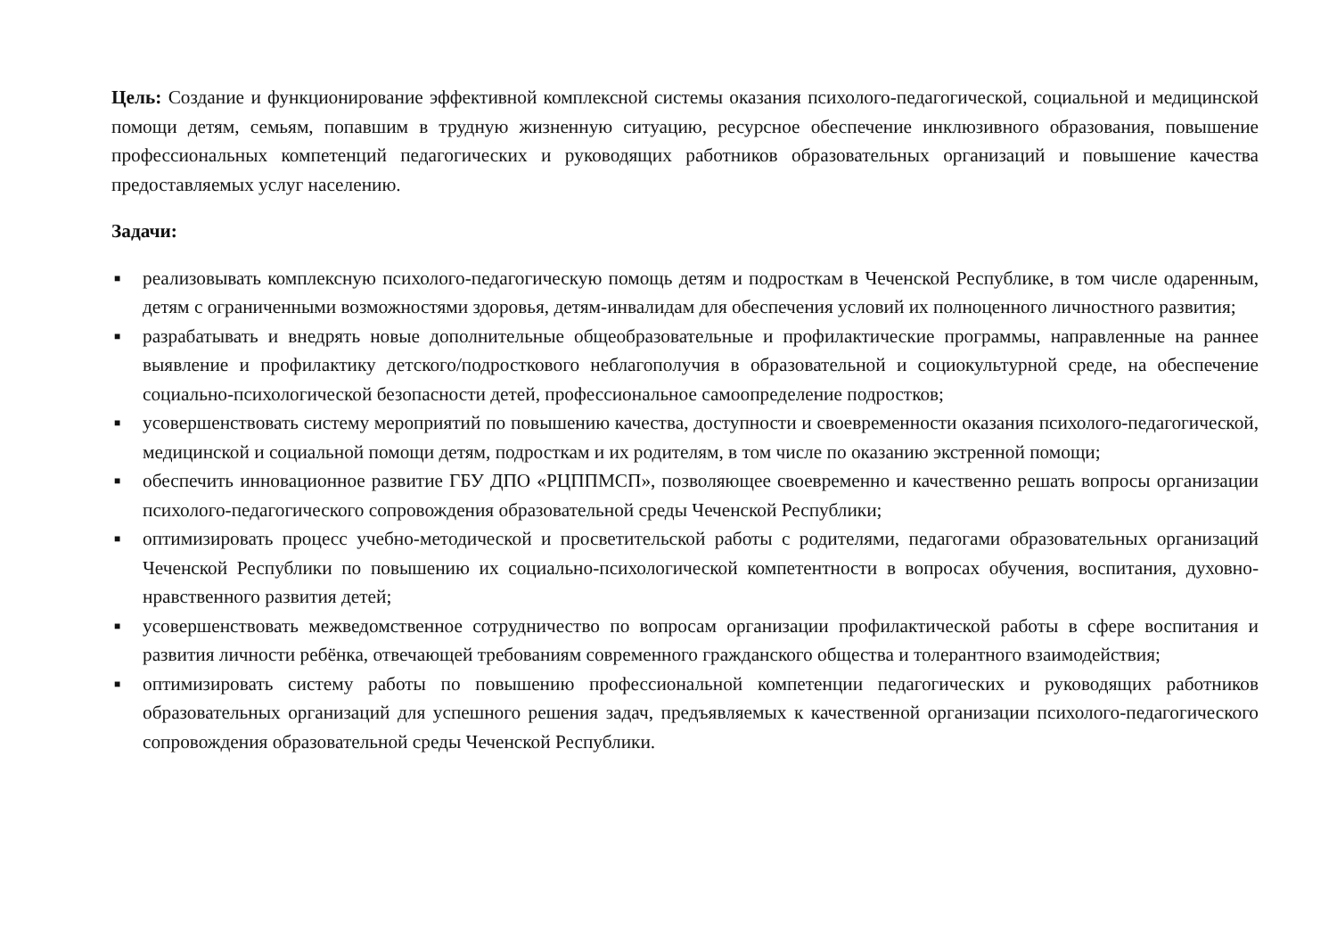Цель: Создание и функционирование эффективной комплексной системы оказания психолого-педагогической, социальной и медицинской помощи детям, семьям, попавшим в трудную жизненную ситуацию, ресурсное обеспечение инклюзивного образования, повышение профессиональных компетенций педагогических и руководящих работников образовательных организаций и повышение качества предоставляемых услуг населению.
Задачи:
■ реализовывать комплексную психолого-педагогическую помощь детям и подросткам в Чеченской Республике, в том числе одаренным, детям с ограниченными возможностями здоровья, детям-инвалидам для обеспечения условий их полноценного личностного развития;
■ разрабатывать и внедрять новые дополнительные общеобразовательные и профилактические программы, направленные на раннее выявление и профилактику детского/подросткового неблагополучия в образовательной и социокультурной среде, на обеспечение социально-психологической безопасности детей, профессиональное самоопределение подростков;
■ усовершенствовать систему мероприятий по повышению качества, доступности и своевременности оказания психолого-педагогической, медицинской и социальной помощи детям, подросткам и их родителям, в том числе по оказанию экстренной помощи;
■ обеспечить инновационное развитие ГБУ ДПО «РЦППМСП», позволяющее своевременно и качественно решать вопросы организации психолого-педагогического сопровождения образовательной среды Чеченской Республики;
■ оптимизировать процесс учебно-методической и просветительской работы с родителями, педагогами образовательных организаций Чеченской Республики по повышению их социально-психологической компетентности в вопросах обучения, воспитания, духовно-нравственного развития детей;
■ усовершенствовать межведомственное сотрудничество по вопросам организации профилактической работы в сфере воспитания и развития личности ребёнка, отвечающей требованиям современного гражданского общества и толерантного взаимодействия;
■ оптимизировать систему работы по повышению профессиональной компетенции педагогических и руководящих работников образовательных организаций для успешного решения задач, предъявляемых к качественной организации психолого-педагогического сопровождения образовательной среды Чеченской Республики.